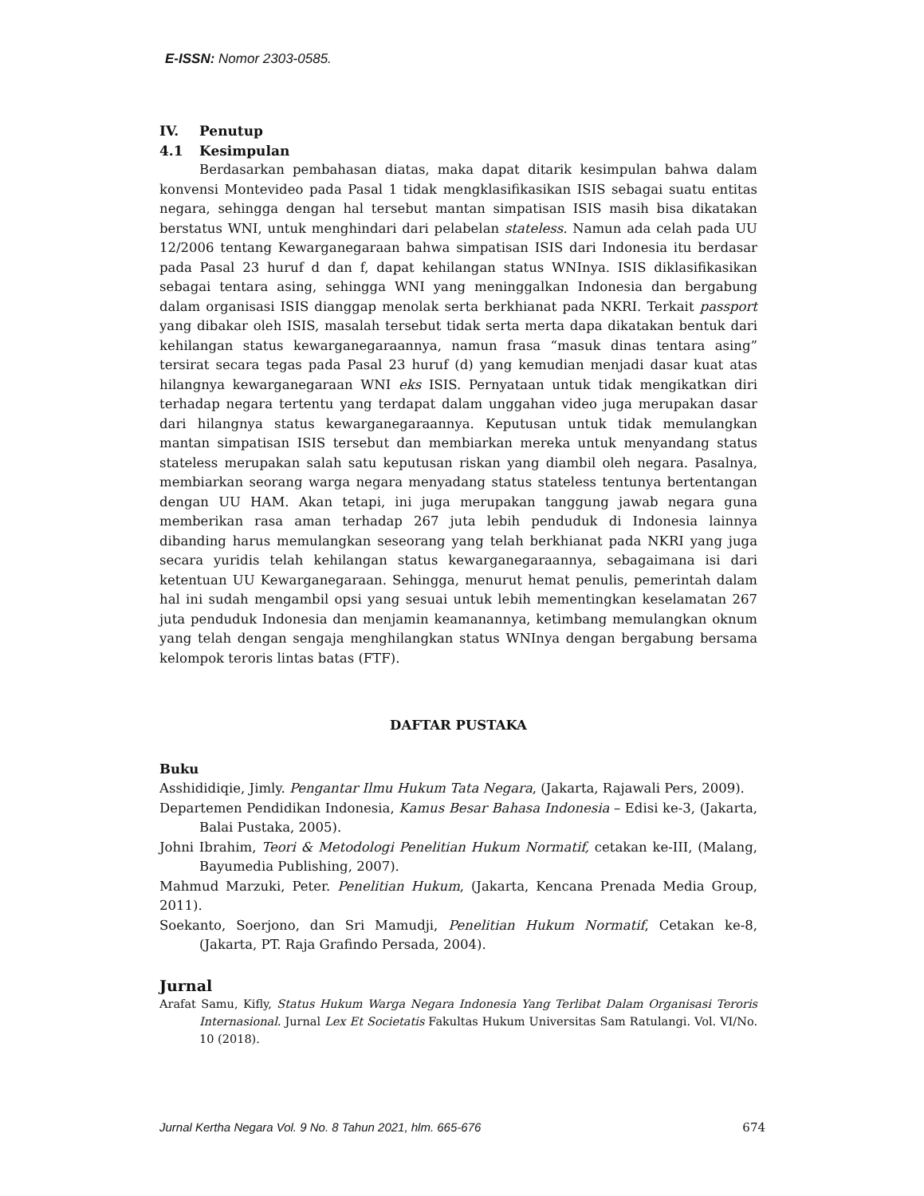E-ISSN: Nomor 2303-0585.
IV. Penutup
4.1 Kesimpulan
Berdasarkan pembahasan diatas, maka dapat ditarik kesimpulan bahwa dalam konvensi Montevideo pada Pasal 1 tidak mengklasifikasikan ISIS sebagai suatu entitas negara, sehingga dengan hal tersebut mantan simpatisan ISIS masih bisa dikatakan berstatus WNI, untuk menghindari dari pelabelan stateless. Namun ada celah pada UU 12/2006 tentang Kewarganegaraan bahwa simpatisan ISIS dari Indonesia itu berdasar pada Pasal 23 huruf d dan f, dapat kehilangan status WNInya. ISIS diklasifikasikan sebagai tentara asing, sehingga WNI yang meninggalkan Indonesia dan bergabung dalam organisasi ISIS dianggap menolak serta berkhianat pada NKRI. Terkait passport yang dibakar oleh ISIS, masalah tersebut tidak serta merta dapa dikatakan bentuk dari kehilangan status kewarganegaraannya, namun frasa “masuk dinas tentara asing” tersirat secara tegas pada Pasal 23 huruf (d) yang kemudian menjadi dasar kuat atas hilangnya kewarganegaraan WNI eks ISIS. Pernyataan untuk tidak mengikatkan diri terhadap negara tertentu yang terdapat dalam unggahan video juga merupakan dasar dari hilangnya status kewarganegaraannya. Keputusan untuk tidak memulangkan mantan simpatisan ISIS tersebut dan membiarkan mereka untuk menyandang status stateless merupakan salah satu keputusan riskan yang diambil oleh negara. Pasalnya, membiarkan seorang warga negara menyadang status stateless tentunya bertentangan dengan UU HAM. Akan tetapi, ini juga merupakan tanggung jawab negara guna memberikan rasa aman terhadap 267 juta lebih penduduk di Indonesia lainnya dibanding harus memulangkan seseorang yang telah berkhianat pada NKRI yang juga secara yuridis telah kehilangan status kewarganegaraannya, sebagaimana isi dari ketentuan UU Kewarganegaraan. Sehingga, menurut hemat penulis, pemerintah dalam hal ini sudah mengambil opsi yang sesuai untuk lebih mementingkan keselamatan 267 juta penduduk Indonesia dan menjamin keamanannya, ketimbang memulangkan oknum yang telah dengan sengaja menghilangkan status WNInya dengan bergabung bersama kelompok teroris lintas batas (FTF).
DAFTAR PUSTAKA
Buku
Asshididiqie, Jimly. Pengantar Ilmu Hukum Tata Negara, (Jakarta, Rajawali Pers, 2009).
Departemen Pendidikan Indonesia, Kamus Besar Bahasa Indonesia – Edisi ke-3, (Jakarta, Balai Pustaka, 2005).
Johni Ibrahim, Teori & Metodologi Penelitian Hukum Normatif, cetakan ke-III, (Malang, Bayumedia Publishing, 2007).
Mahmud Marzuki, Peter. Penelitian Hukum, (Jakarta, Kencana Prenada Media Group, 2011).
Soekanto, Soerjono, dan Sri Mamudji, Penelitian Hukum Normatif, Cetakan ke-8, (Jakarta, PT. Raja Grafindo Persada, 2004).
Jurnal
Arafat Samu, Kifly, Status Hukum Warga Negara Indonesia Yang Terlibat Dalam Organisasi Teroris Internasional. Jurnal Lex Et Societatis Fakultas Hukum Universitas Sam Ratulangi. Vol. VI/No. 10 (2018).
Jurnal Kertha Negara Vol. 9 No. 8 Tahun 2021, hlm. 665-676 674